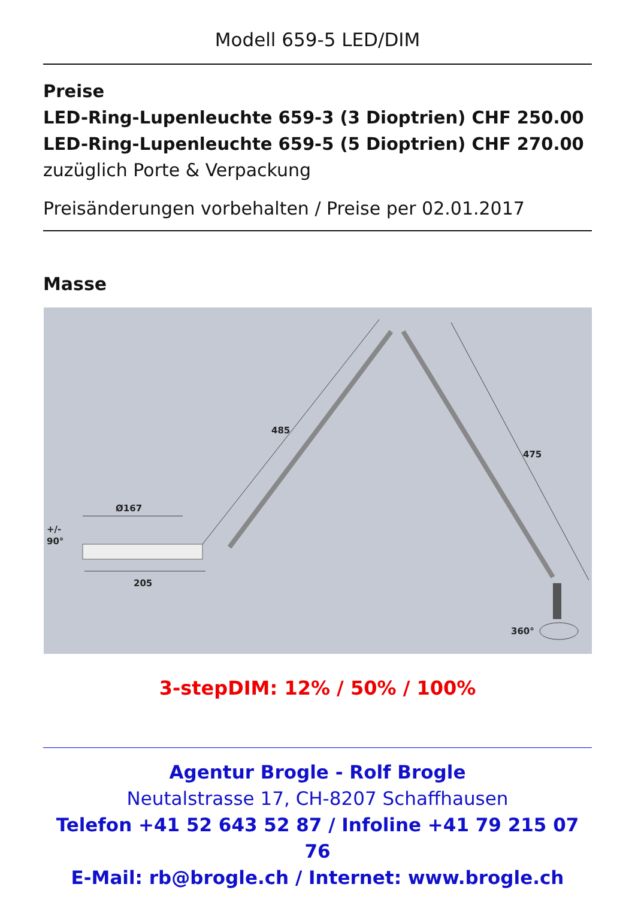Modell 659-5 LED/DIM
Preise
LED-Ring-Lupenleuchte 659-3 (3 Dioptrien) CHF 250.00
LED-Ring-Lupenleuchte 659-5 (5 Dioptrien) CHF 270.00
zuzüglich Porte & Verpackung
Preisänderungen vorbehalten / Preise per 02.01.2017
Masse
485
475
Ø167
205
+/-
90°
360°
3-stepDIM: 12% / 50% / 100%
Agentur Brogle - Rolf Brogle
Neutalstrasse 17, CH-8207 Schaffhausen
Telefon +41 52 643 52 87 / Infoline +41 79 215 07 76
E-Mail: rb@brogle.ch / Internet: www.brogle.ch